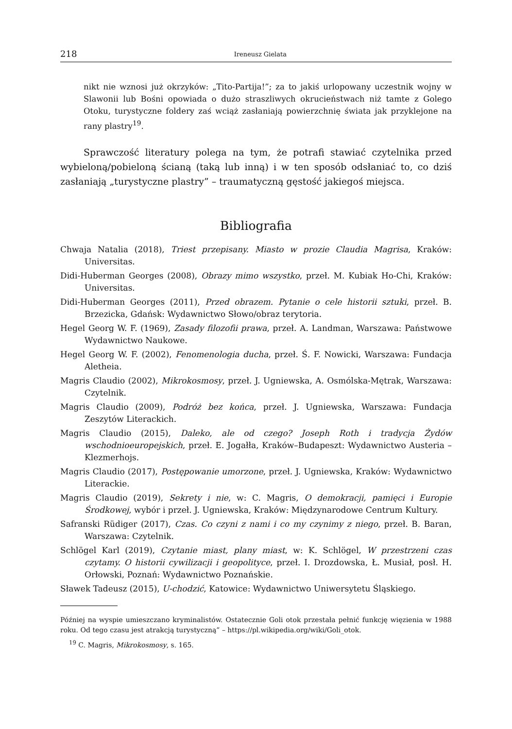218 Ireneusz Gielata
nikt nie wznosi już okrzyków: „Tito-Partija!”; za to jakiś urlopowany uczestnik wojny w Slawonii lub Bośni opowiada o dużo straszliwych okrucieństwach niż tamte z Golego Otoku, turystyczne foldery zaś wciąż zasłaniają powierzchnię świata jak przyklejone na rany plastry<sup>19</sup>.
Sprawczość literatury polega na tym, że potrafi stawiać czytelnika przed wybieloną/pobieloną ścianą (taką lub inną) i w ten sposób odsłaniać to, co dziś zasłaniają „turystyczne plastry” – traumatyczną gęstość jakiegoś miejsca.
Bibliografia
Chwaja Natalia (2018), Triest przepisany. Miasto w prozie Claudia Magrisa, Kraków: Universitas.
Didi-Huberman Georges (2008), Obrazy mimo wszystko, przeł. M. Kubiak Ho-Chi, Kraków: Universitas.
Didi-Huberman Georges (2011), Przed obrazem. Pytanie o cele historii sztuki, przeł. B. Brzezicka, Gdańsk: Wydawnictwo Słowo/obraz terytoria.
Hegel Georg W. F. (1969), Zasady filozofii prawa, przeł. A. Landman, Warszawa: Państwowe Wydawnictwo Naukowe.
Hegel Georg W. F. (2002), Fenomenologia ducha, przeł. Ś. F. Nowicki, Warszawa: Fundacja Aletheia.
Magris Claudio (2002), Mikrokosmosy, przeł. J. Ugniewska, A. Osmólska-Mętrak, Warszawa: Czytelnik.
Magris Claudio (2009), Podróż bez końca, przeł. J. Ugniewska, Warszawa: Fundacja Zeszytów Literackich.
Magris Claudio (2015), Daleko, ale od czego? Joseph Roth i tradycja Żydów wschodnioeuropejskich, przeł. E. Jogałła, Kraków–Budapeszt: Wydawnictwo Austeria – Klezmerhojs.
Magris Claudio (2017), Postępowanie umorzone, przeł. J. Ugniewska, Kraków: Wydawnictwo Literackie.
Magris Claudio (2019), Sekrety i nie, w: C. Magris, O demokracji, pamięci i Europie Środkowej, wybór i przeł. J. Ugniewska, Kraków: Międzynarodowe Centrum Kultury.
Safranski Rüdiger (2017), Czas. Co czyni z nami i co my czynimy z niego, przeł. B. Baran, Warszawa: Czytelnik.
Schlögel Karl (2019), Czytanie miast, plany miast, w: K. Schlögel, W przestrzeni czas czytamy. O historii cywilizacji i geopolityce, przeł. I. Drozdowska, Ł. Musiał, posł. H. Orłowski, Poznań: Wydawnictwo Poznańskie.
Sławek Tadeusz (2015), U-chodzić, Katowice: Wydawnictwo Uniwersytetu Śląskiego.
Później na wyspie umieszczano kryminalistów. Ostatecznie Goli otok przestała pełnić funkcję więzienia w 1988 roku. Od tego czasu jest atrakcją turystyczną” – https://pl.wikipedia.org/wiki/Goli_otok.
<sup>19</sup> C. Magris, Mikrokosmosy, s. 165.